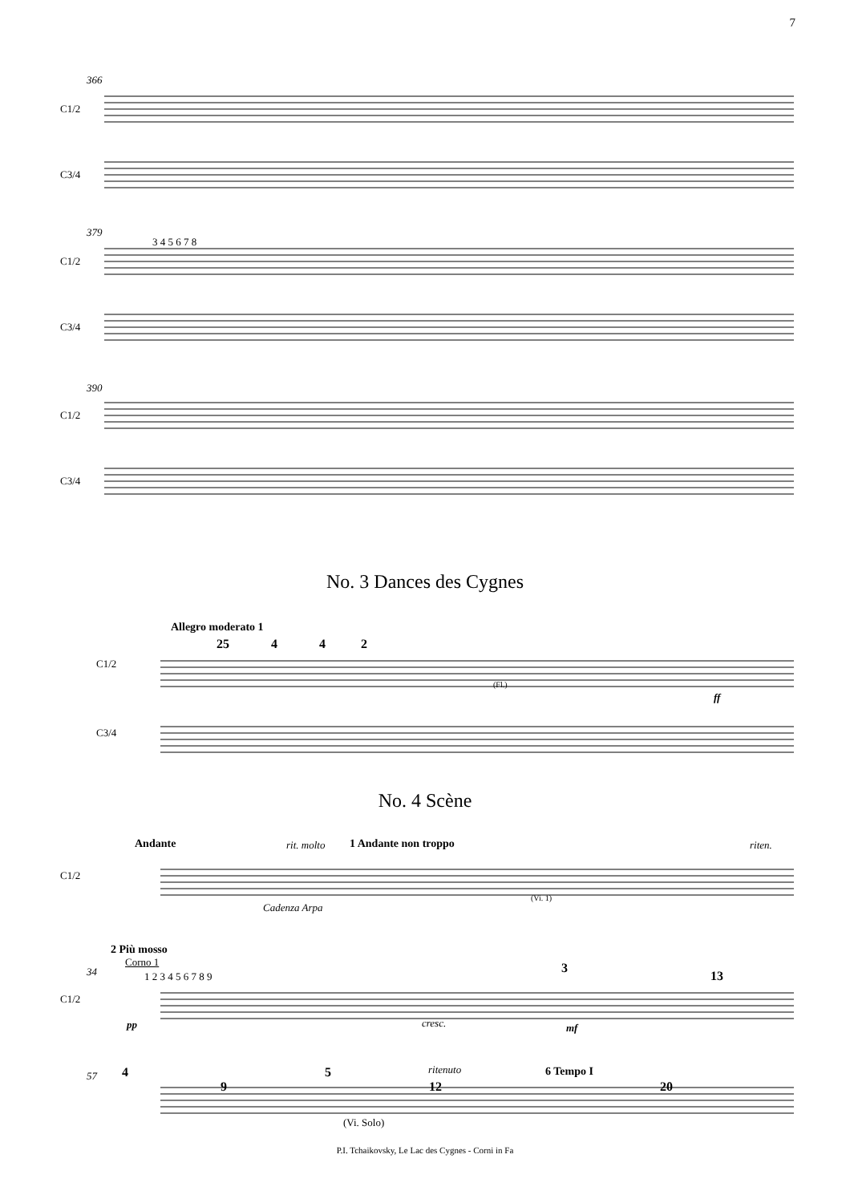7
366
C1/2
C3/4
379
3 4 5 6 7 8
C1/2
C3/4
390
C1/2
C3/4
No. 3 Dances des Cygnes
Allegro moderato 1
25 4 4 2
C1/2
(Fl.)
ff
C3/4
No. 4 Scène
Andante rit. molto 1 Andante non troppo riten.
C1/2
Cadenza Arpa
(Vi. 1)
2 Più mosso
Corno 1
34 1 2 3 4 5 6 7 8 9
3
13
C1/2
pp cresc. mf
57 4
9
5 ritenuto
12
6 Tempo I
20
(Vi. Solo)
P.I. Tchaikovsky, Le Lac des Cygnes - Corni in Fa